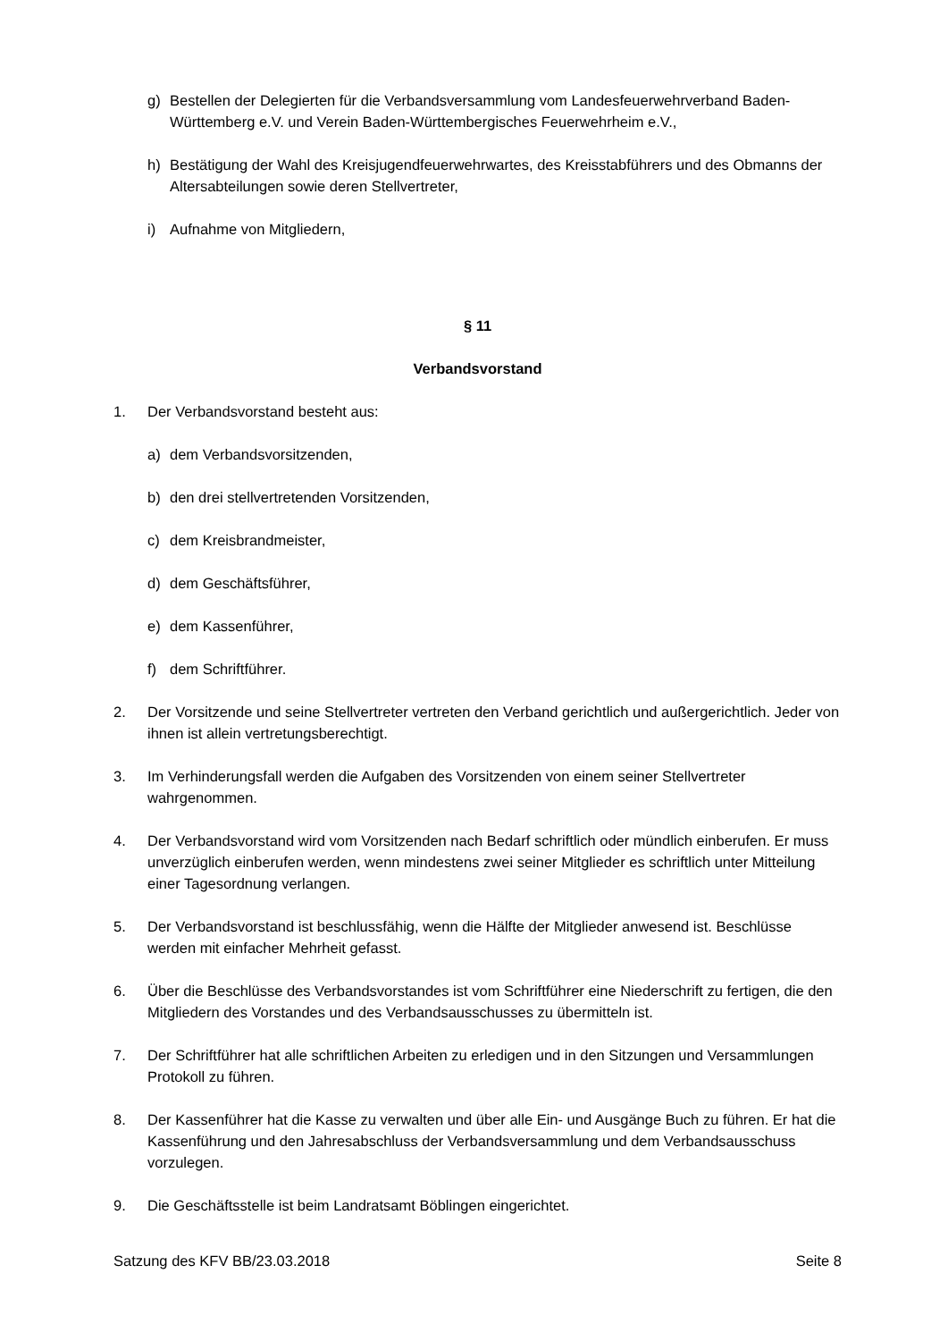g) Bestellen der Delegierten für die Verbandsversammlung vom Landesfeuerwehrverband Baden-Württemberg e.V. und Verein Baden-Württembergisches Feuerwehrheim e.V.,
h) Bestätigung der Wahl des Kreisjugendfeuerwehrwartes, des Kreisstabführers und des Obmanns der Altersabteilungen sowie deren Stellvertreter,
i) Aufnahme von Mitgliedern,
§ 11
Verbandsvorstand
1. Der Verbandsvorstand besteht aus:
a) dem Verbandsvorsitzenden,
b) den drei stellvertretenden Vorsitzenden,
c) dem Kreisbrandmeister,
d) dem Geschäftsführer,
e) dem Kassenführer,
f) dem Schriftführer.
2. Der Vorsitzende und seine Stellvertreter vertreten den Verband gerichtlich und außergerichtlich. Jeder von ihnen ist allein vertretungsberechtigt.
3. Im Verhinderungsfall werden die Aufgaben des Vorsitzenden von einem seiner Stellvertreter wahrgenommen.
4. Der Verbandsvorstand wird vom Vorsitzenden nach Bedarf schriftlich oder mündlich einberufen. Er muss unverzüglich einberufen werden, wenn mindestens zwei seiner Mitglieder es schriftlich unter Mitteilung einer Tagesordnung verlangen.
5. Der Verbandsvorstand ist beschlussfähig, wenn die Hälfte der Mitglieder anwesend ist. Beschlüsse werden mit einfacher Mehrheit gefasst.
6. Über die Beschlüsse des Verbandsvorstandes ist vom Schriftführer eine Niederschrift zu fertigen, die den Mitgliedern des Vorstandes und des Verbandsausschusses zu übermitteln ist.
7. Der Schriftführer hat alle schriftlichen Arbeiten zu erledigen und in den Sitzungen und Versammlungen Protokoll zu führen.
8. Der Kassenführer hat die Kasse zu verwalten und über alle Ein- und Ausgänge Buch zu führen. Er hat die Kassenführung und den Jahresabschluss der Verbandsversammlung und dem Verbandsausschuss vorzulegen.
9. Die Geschäftsstelle ist beim Landratsamt Böblingen eingerichtet.
Satzung des KFV BB/23.03.2018 Seite 8